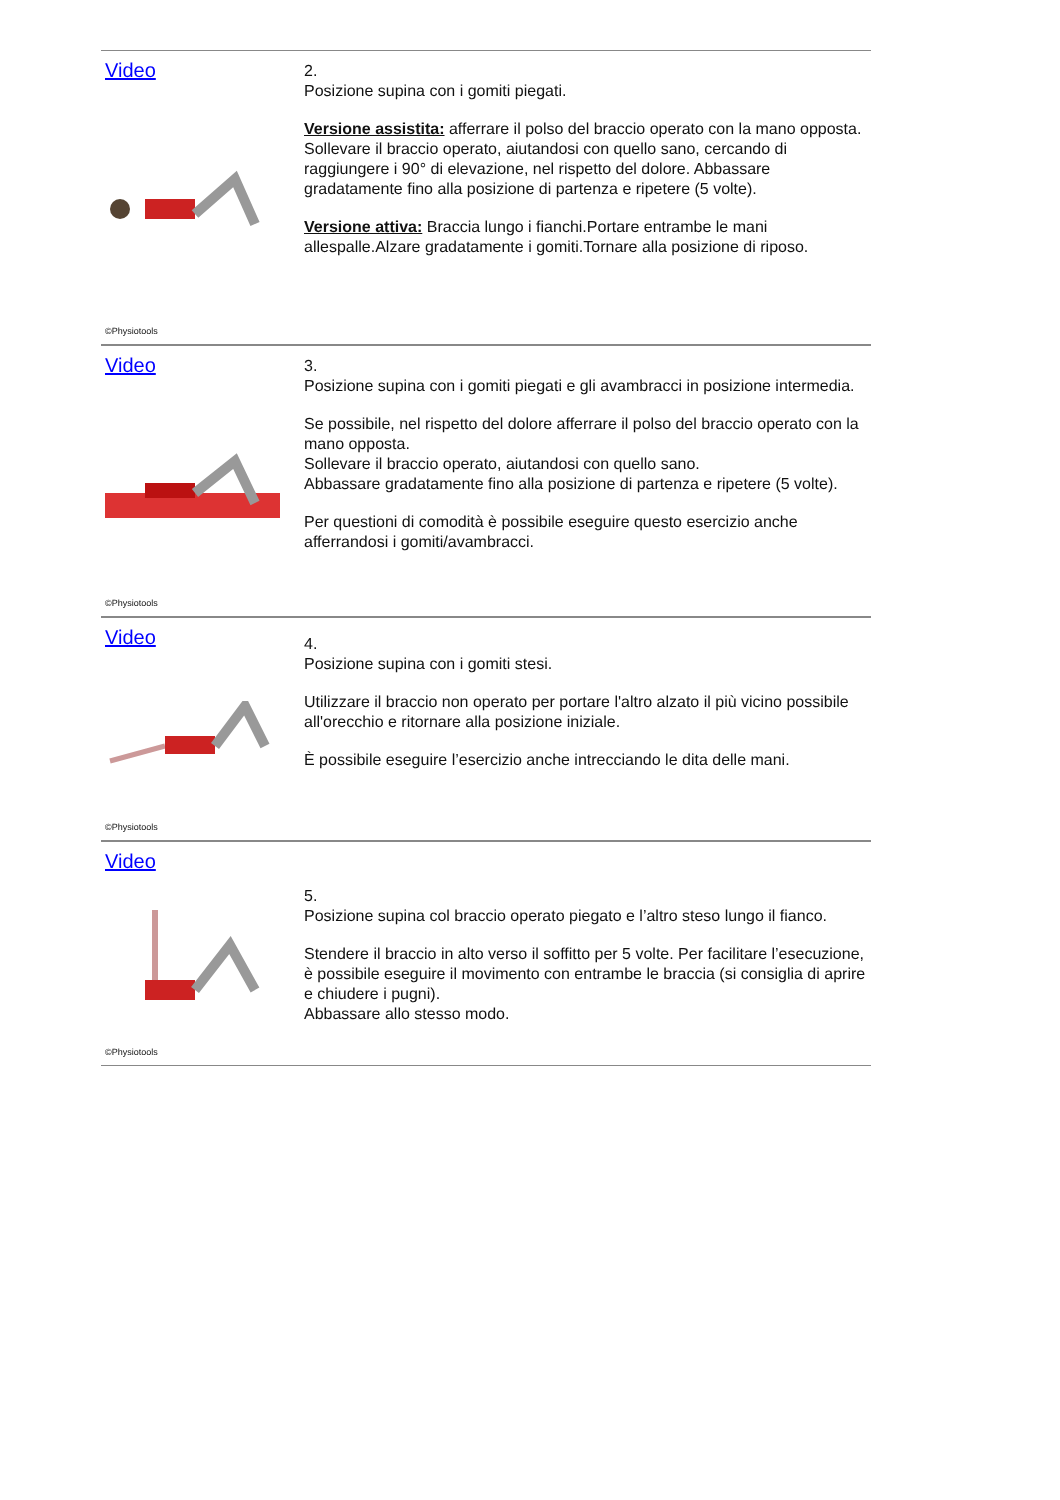Video
©Physiotools
2.
Posizione supina con i gomiti piegati.
Versione assistita: afferrare il polso del braccio operato con la mano opposta.
Sollevare il braccio operato, aiutandosi con quello sano, cercando di raggiungere i 90° di elevazione, nel rispetto del dolore. Abbassare gradatamente fino alla posizione di partenza e ripetere (5 volte).
Versione attiva: Braccia lungo i fianchi.Portare entrambe le mani allespalle.Alzare gradatamente i gomiti.Tornare alla posizione di riposo.
Video
©Physiotools
3.
Posizione supina con i gomiti piegati e gli avambracci in posizione intermedia.
Se possibile, nel rispetto del dolore afferrare il polso del braccio operato con la mano opposta.
Sollevare il braccio operato, aiutandosi con quello sano.
Abbassare gradatamente fino alla posizione di partenza e ripetere (5 volte).
Per questioni di comodità è possibile eseguire questo esercizio anche afferrandosi i gomiti/avambracci.
Video
©Physiotools
4.
Posizione supina con i gomiti stesi.
Utilizzare il braccio non operato per portare l'altro alzato il più vicino possibile all'orecchio e ritornare alla posizione iniziale.
È possibile eseguire l’esercizio anche intrecciando le dita delle mani.
Video
©Physiotools
5.
Posizione supina col braccio operato piegato e l’altro steso lungo il fianco.
Stendere il braccio in alto verso il soffitto per 5 volte. Per facilitare l’esecuzione, è possibile eseguire il movimento con entrambe le braccia (si consiglia di aprire e chiudere i pugni).
Abbassare allo stesso modo.